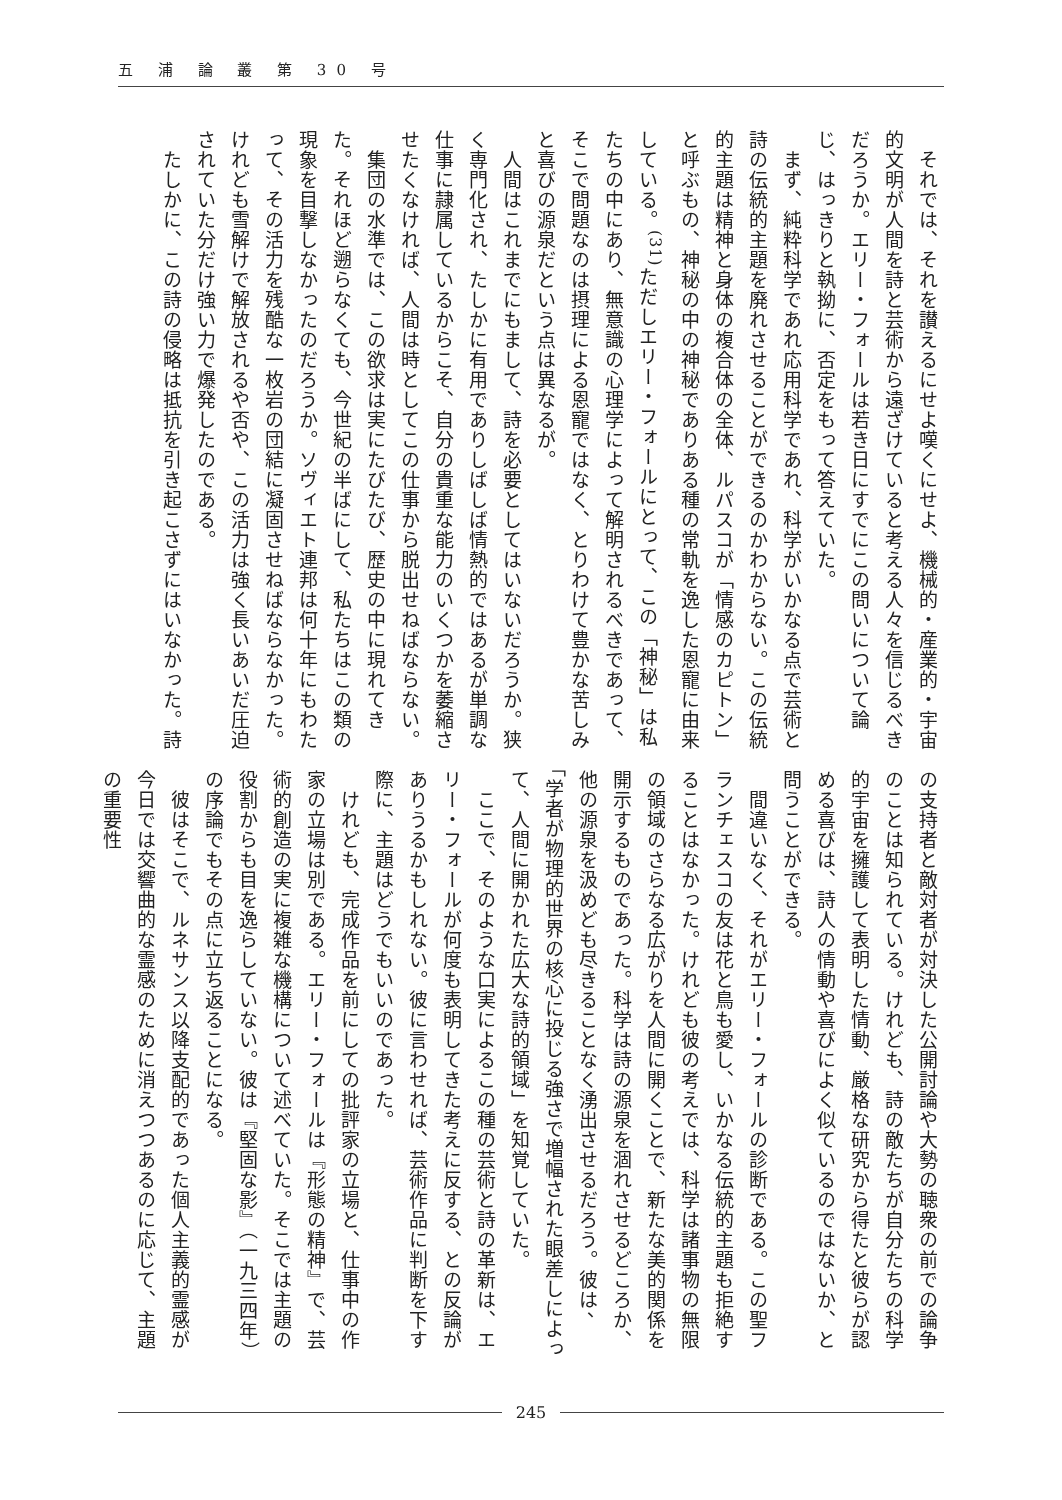五 浦 論 叢 第 30 号
　それでは、それを讃えるにせよ嘆くにせよ、機械的・産業的・宇宙的文明が人間を詩と芸術から遠ざけていると考える人々を信じるべきだろうか。エリー・フォールは若き日にすでにこの問いについて論じ、はっきりと執拗に、否定をもって答えていた。
　まず、純粋科学であれ応用科学であれ、科学がいかなる点で芸術と詩の伝統的主題を廃れさせることができるのかわからない。この伝統的主題は精神と身体の複合体の全体、ルパスコが「情感のカピトン」と呼ぶもの、神秘の中の神秘でありある種の常軌を逸した恩寵に由来している。<sup>(31)</sup>ただしエリー・フォールにとって、この「神秘」は私たちの中にあり、無意識の心理学によって解明されるべきであって、そこで問題なのは摂理による恩寵ではなく、とりわけて豊かな苦しみと喜びの源泉だという点は異なるが。
　人間はこれまでにもまして、詩を必要としてはいないだろうか。狭く専門化され、たしかに有用でありしばしば情熱的ではあるが単調な仕事に隷属しているからこそ、自分の貴重な能力のいくつかを萎縮させたくなければ、人間は時としてこの仕事から脱出せねばならない。
　集団の水準では、この欲求は実にたびたび、歴史の中に現れてきた。それほど遡らなくても、今世紀の半ばにして、私たちはこの類の現象を目撃しなかったのだろうか。ソヴィエト連邦は何十年にもわたって、その活力を残酷な一枚岩の団結に凝固させねばならなかった。けれども雪解けで解放されるや否や、この活力は強く長いあいだ圧迫されていた分だけ強い力で爆発したのである。
　たしかに、この詩の侵略は抵抗を引き起こさずにはいなかった。詩
の支持者と敵対者が対決した公開討論や大勢の聴衆の前での論争のことは知られている。けれども、詩の敵たちが自分たちの科学的宇宙を擁護して表明した情動、厳格な研究から得たと彼らが認める喜びは、詩人の情動や喜びによく似ているのではないか、と問うことができる。
　間違いなく、それがエリー・フォールの診断である。この聖フランチェスコの友は花と鳥も愛し、いかなる伝統的主題も拒絶することはなかった。けれども彼の考えでは、科学は諸事物の無限の領域のさらなる広がりを人間に開くことで、新たな美的関係を開示するものであった。科学は詩の源泉を涸れさせるどころか、他の源泉を汲めども尽きることなく湧出させるだろう。彼は、「学者が物理的世界の核心に投じる強さで増幅された眼差しによって、人間に開かれた広大な詩的領域」を知覚していた。
　ここで、そのような口実によるこの種の芸術と詩の革新は、エリー・フォールが何度も表明してきた考えに反する、との反論がありうるかもしれない。彼に言わせれば、芸術作品に判断を下す際に、主題はどうでもいいのであった。
　けれども、完成作品を前にしての批評家の立場と、仕事中の作家の立場は別である。エリー・フォールは『形態の精神』で、芸術的創造の実に複雑な機構について述べていた。そこでは主題の役割からも目を逸らしていない。彼は『堅固な影』（一九三四年）の序論でもその点に立ち返ることになる。
　彼はそこで、ルネサンス以降支配的であった個人主義的霊感が今日では交響曲的な霊感のために消えつつあるのに応じて、主題の重要性
245